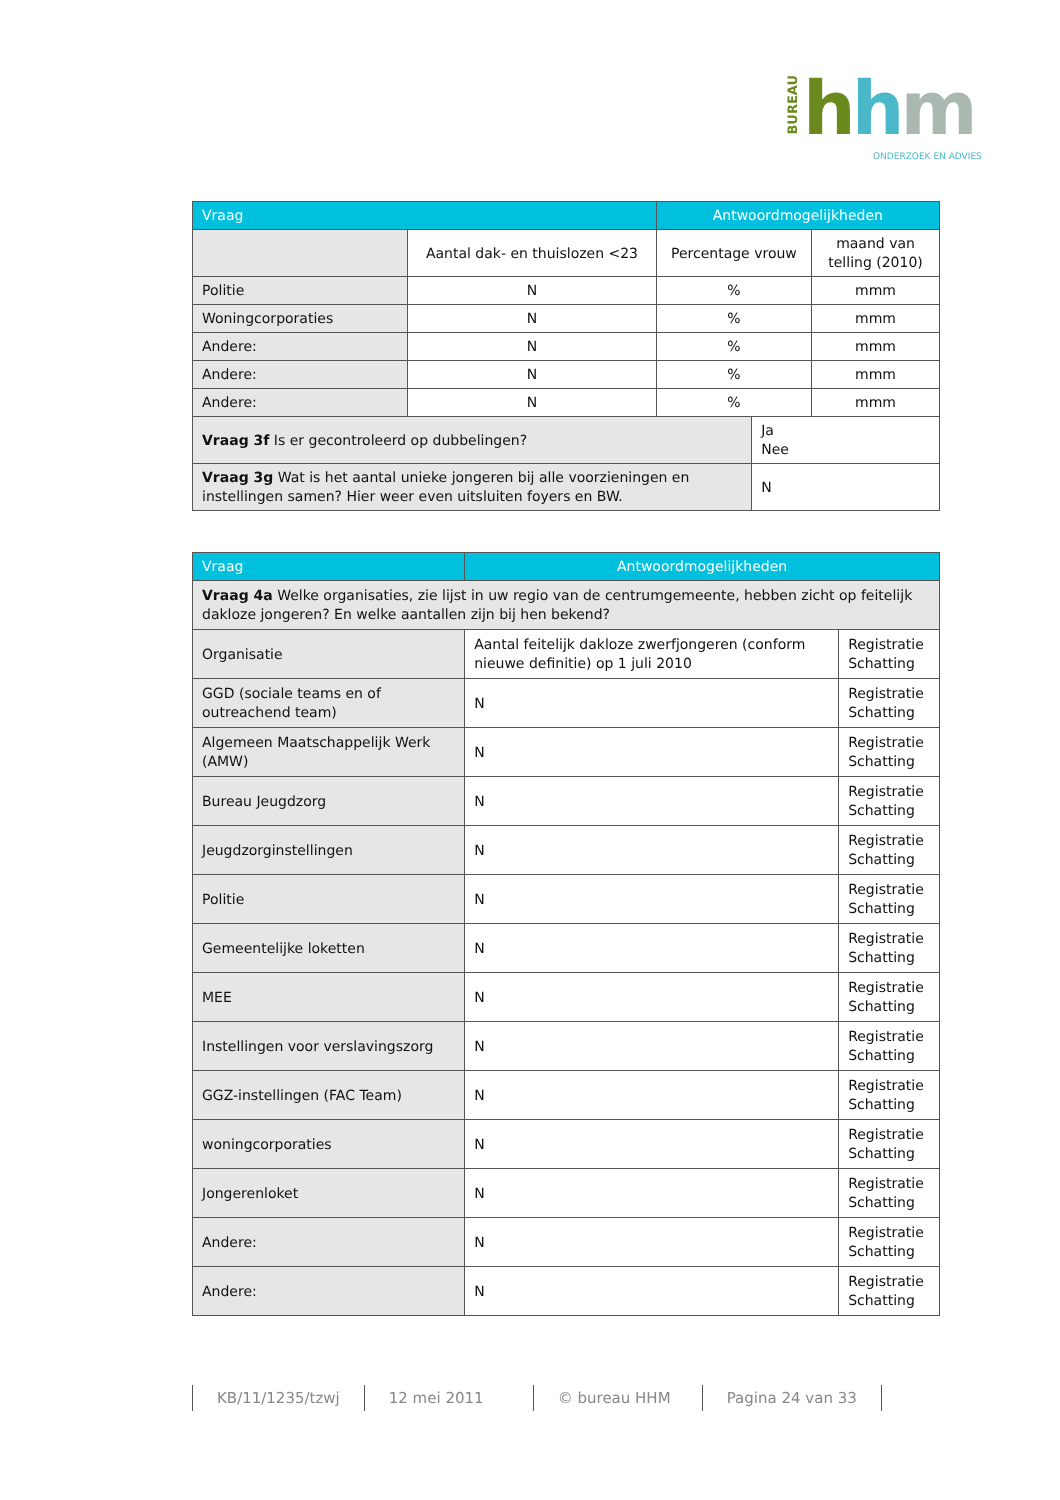BUREAU
hhm
ONDERZOEK EN ADVIES
| Vraag | | Antwoordmogelijkheden | | |
| --- | --- | --- | --- | --- |
| | Aantal dak- en thuislozen <23 | Percentage vrouw | | maand van telling (2010) |
| Politie | N | % | | mmm |
| Woningcorporaties | N | % | | mmm |
| Andere: | N | % | | mmm |
| Andere: | N | % | | mmm |
| Andere: | N | % | | mmm |
| Vraag 3f Is er gecontroleerd op dubbelingen? | | | Ja Nee | |
| Vraag 3g Wat is het aantal unieke jongeren bij alle voorzieningen en instellingen samen? Hier weer even uitsluiten foyers en BW. | | | N | |
| Vraag | Antwoordmogelijkheden | |
| --- | --- | --- |
| Vraag 4a Welke organisaties, zie lijst in uw regio van de centrumgemeente, hebben zicht op feitelijk dakloze jongeren? En welke aantallen zijn bij hen bekend? | | |
| Organisatie | Aantal feitelijk dakloze zwerfjongeren (conform nieuwe definitie) op 1 juli 2010 | Registratie Schatting |
| GGD (sociale teams en of outreachend team) | N | Registratie Schatting |
| Algemeen Maatschappelijk Werk (AMW) | N | Registratie Schatting |
| Bureau Jeugdzorg | N | Registratie Schatting |
| Jeugdzorginstellingen | N | Registratie Schatting |
| Politie | N | Registratie Schatting |
| Gemeentelijke loketten | N | Registratie Schatting |
| MEE | N | Registratie Schatting |
| Instellingen voor verslavingszorg | N | Registratie Schatting |
| GGZ-instellingen (FAC Team) | N | Registratie Schatting |
| woningcorporaties | N | Registratie Schatting |
| Jongerenloket | N | Registratie Schatting |
| Andere: | N | Registratie Schatting |
| Andere: | N | Registratie Schatting |
KB/11/1235/tzwj 12 mei 2011 © bureau HHM Pagina 24 van 33